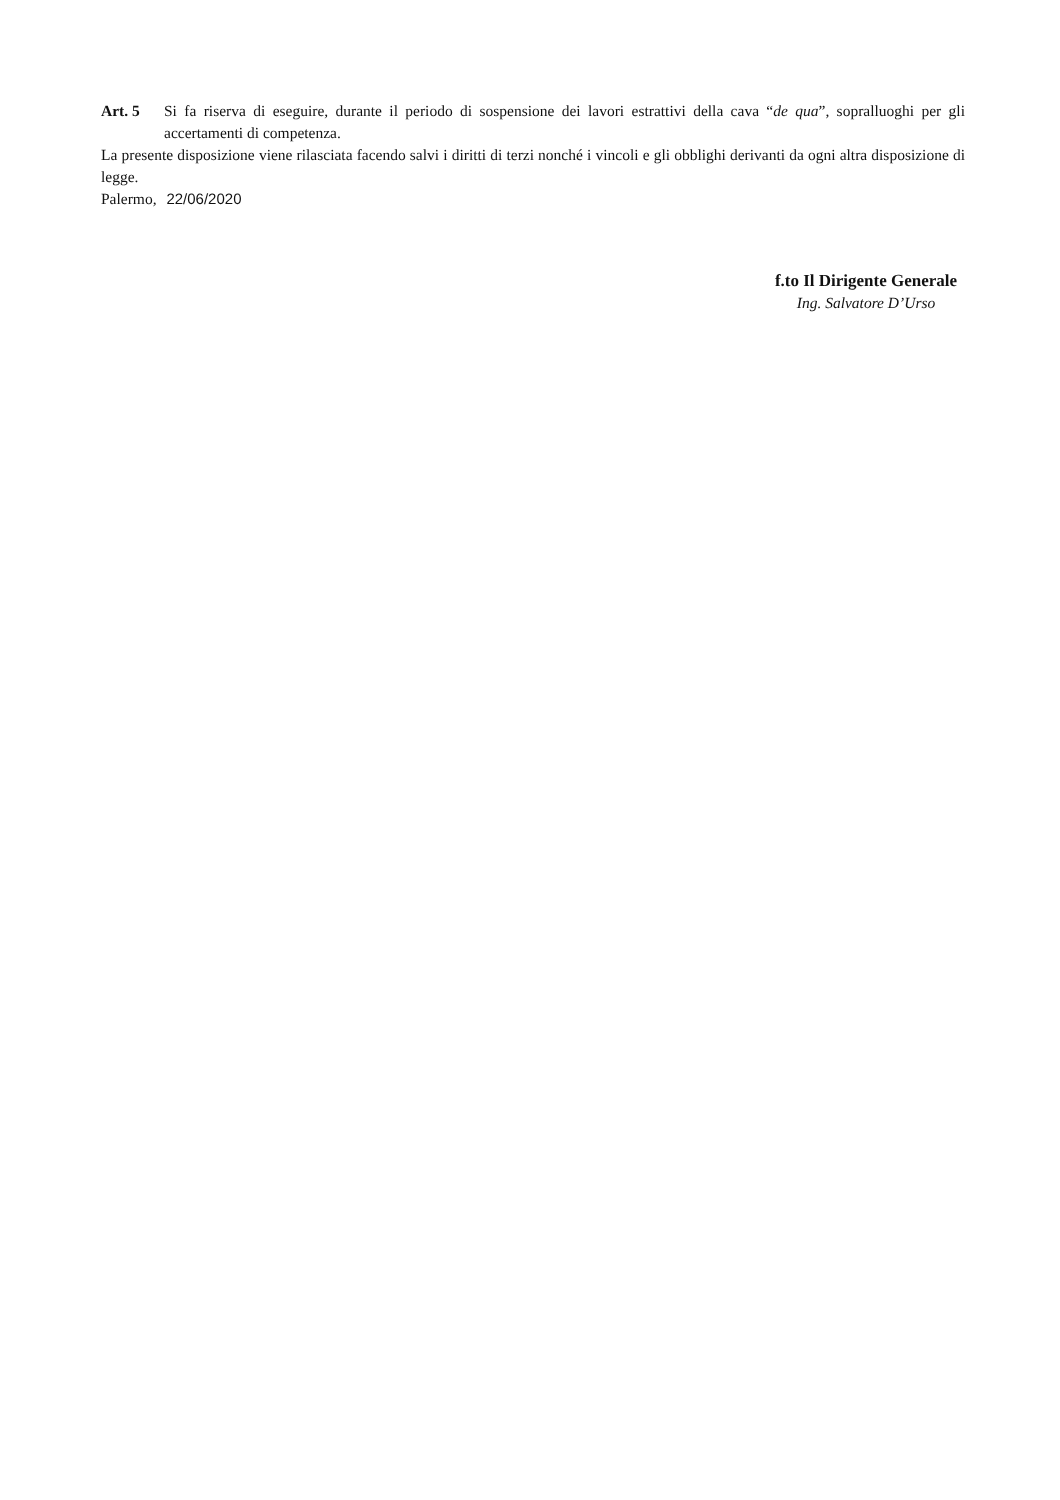Art. 5 Si fa riserva di eseguire, durante il periodo di sospensione dei lavori estrattivi della cava “de qua”, sopralluoghi per gli accertamenti di competenza.
La presente disposizione viene rilasciata facendo salvi i diritti di terzi nonché i vincoli e gli obblighi derivanti da ogni altra disposizione di legge.
Palermo, 22/06/2020
f.to Il Dirigente Generale
Ing. Salvatore D’Urso